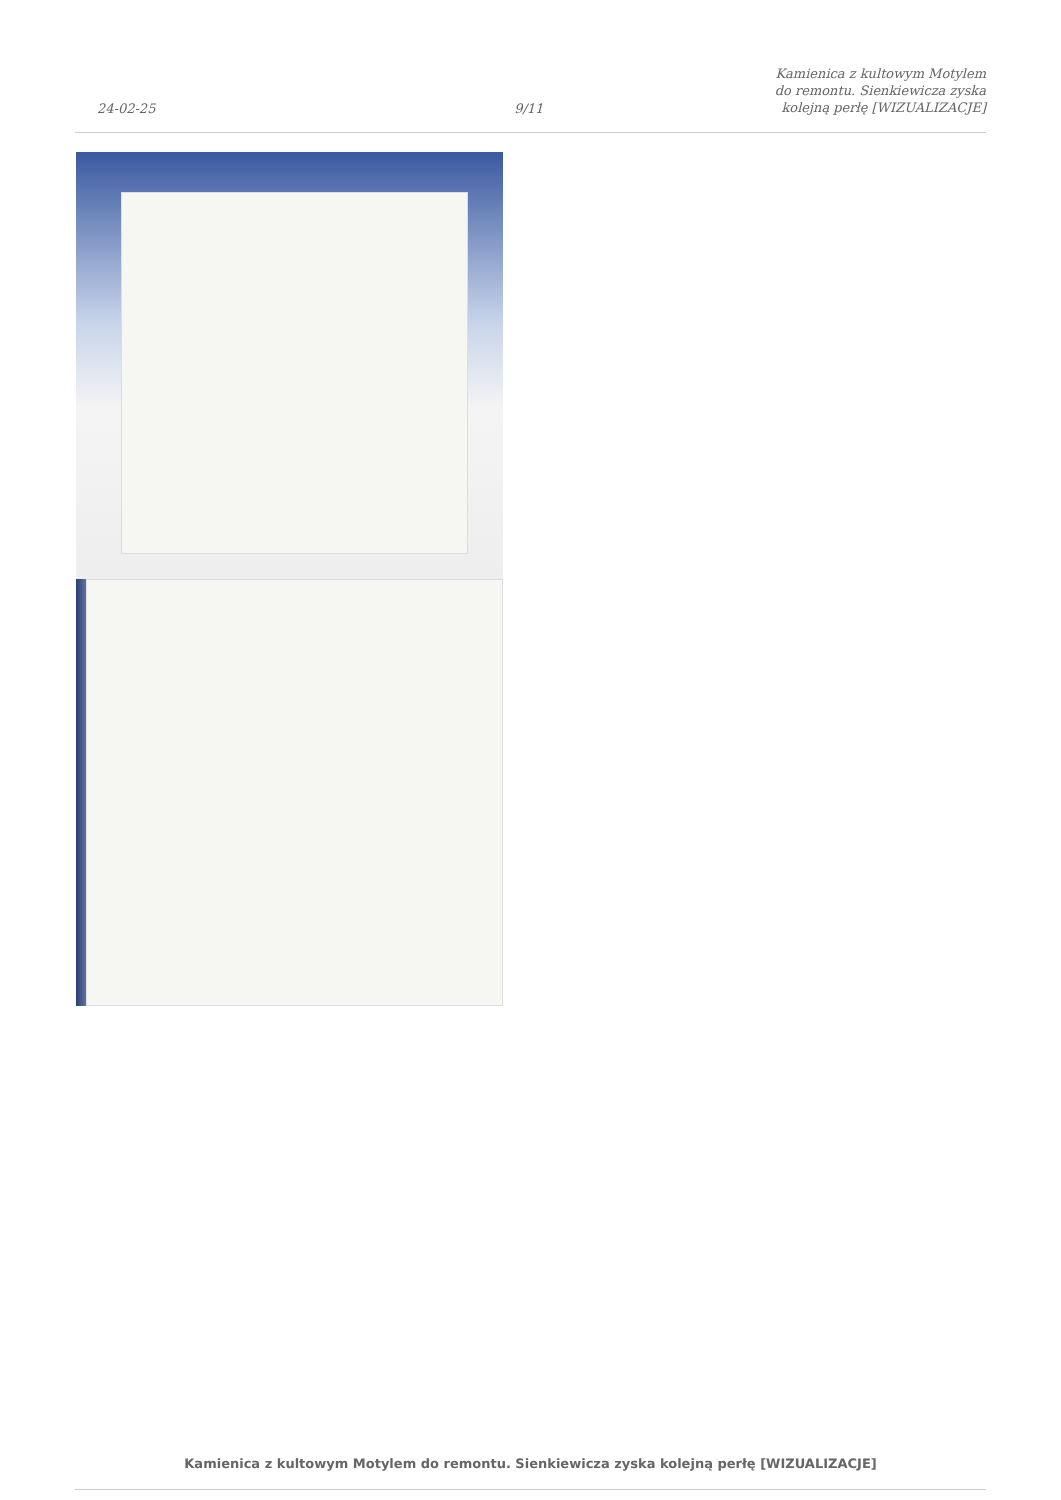24-02-25
9/11
Kamienica z kultowym Motylem do remontu. Sienkiewicza zyska kolejną perłę [WIZUALIZACJE]
Kamienica z kultowym Motylem do remontu. Sienkiewicza zyska kolejną perłę [WIZUALIZACJE]